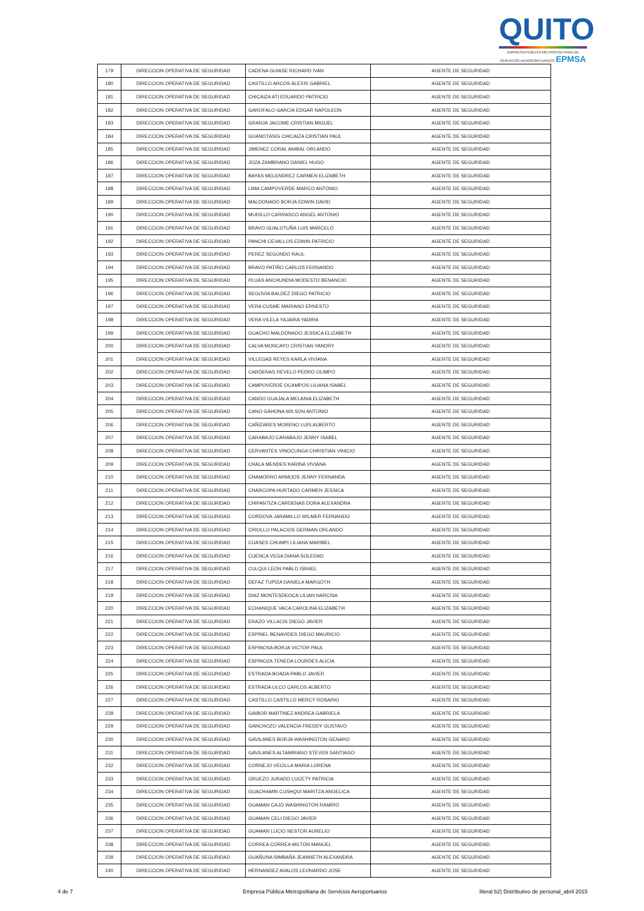QUITO
EMPRESA PÚBLICA METROPOLITANA DE SERVICIOS AEROPORTUARIOS EPMSA
| 179 | DIRECCION OPERATIVA DE SEGURIDAD | CADENA GUIASE RICHARD IVAN | AGENTE DE SEGURIDAD |
| 180 | DIRECCION OPERATIVA DE SEGURIDAD | CASTILLO ARCOS ALEXIS GABRIEL | AGENTE DE SEGURIDAD |
| 181 | DIRECCION OPERATIVA DE SEGURIDAD | CHICAIZA ATI EDUARDO PATRICIO | AGENTE DE SEGURIDAD |
| 182 | DIRECCION OPERATIVA DE SEGURIDAD | GAROFALO GARCIA EDGAR NAPOLEON | AGENTE DE SEGURIDAD |
| 183 | DIRECCION OPERATIVA DE SEGURIDAD | GRANJA JACOME CRISTIAN MIGUEL | AGENTE DE SEGURIDAD |
| 184 | DIRECCION OPERATIVA DE SEGURIDAD | GUANOTASIG CHICAIZA CRISTIAN PAUL | AGENTE DE SEGURIDAD |
| 185 | DIRECCION OPERATIVA DE SEGURIDAD | JIMENEZ CORAL ANIBAL ORLANDO | AGENTE DE SEGURIDAD |
| 186 | DIRECCION OPERATIVA DE SEGURIDAD | JOZA ZAMBRANO DANIEL HUGO | AGENTE DE SEGURIDAD |
| 187 | DIRECCION OPERATIVA DE SEGURIDAD | BAYAS MELENDREZ CARMEN ELIZABETH | AGENTE DE SEGURIDAD |
| 188 | DIRECCION OPERATIVA DE SEGURIDAD | LIMA CAMPOVERDE MARCO ANTONIO | AGENTE DE SEGURIDAD |
| 189 | DIRECCION OPERATIVA DE SEGURIDAD | MALDONADO BORJA EDWIN DAVID | AGENTE DE SEGURIDAD |
| 190 | DIRECCION OPERATIVA DE SEGURIDAD | MURILLO CARRASCO ANGEL ANTONIO | AGENTE DE SEGURIDAD |
| 191 | DIRECCION OPERATIVA DE SEGURIDAD | BRAVO GUALOTUÑA LUIS MARCELO | AGENTE DE SEGURIDAD |
| 192 | DIRECCION OPERATIVA DE SEGURIDAD | PANCHI CEVALLOS EDWIN PATRICIO | AGENTE DE SEGURIDAD |
| 193 | DIRECCION OPERATIVA DE SEGURIDAD | PEREZ SEGUNDO RAUL | AGENTE DE SEGURIDAD |
| 194 | DIRECCION OPERATIVA DE SEGURIDAD | BRAVO PATIÑO CARLOS FERNANDO | AGENTE DE SEGURIDAD |
| 195 | DIRECCION OPERATIVA DE SEGURIDAD | PLUAS ANCHUNDIA MODESTO BENANCIO | AGENTE DE SEGURIDAD |
| 196 | DIRECCION OPERATIVA DE SEGURIDAD | SEGOVIA BALDEZ DIEGO PATRICIO | AGENTE DE SEGURIDAD |
| 197 | DIRECCION OPERATIVA DE SEGURIDAD | VERA CUSME MARIANO ERNESTO | AGENTE DE SEGURIDAD |
| 198 | DIRECCION OPERATIVA DE SEGURIDAD | VERA VILELA YAJAIRA YADIRA | AGENTE DE SEGURIDAD |
| 199 | DIRECCION OPERATIVA DE SEGURIDAD | GUACHO MALDONADO JESSICA ELIZABETH | AGENTE DE SEGURIDAD |
| 200 | DIRECCION OPERATIVA DE SEGURIDAD | CALVA MONCAYO CRISTIAN YANDRY | AGENTE DE SEGURIDAD |
| 201 | DIRECCION OPERATIVA DE SEGURIDAD | VILLEGAS REYES KARLA VIVIANA | AGENTE DE SEGURIDAD |
| 202 | DIRECCION OPERATIVA DE SEGURIDAD | CARDENAS REVELO PEDRO OLIMPO | AGENTE DE SEGURIDAD |
| 203 | DIRECCION OPERATIVA DE SEGURIDAD | CAMPOVERDE OCAMPOS LILIANA ISABEL | AGENTE DE SEGURIDAD |
| 204 | DIRECCION OPERATIVA DE SEGURIDAD | CANDO GUAJALA MELANIA ELIZABETH | AGENTE DE SEGURIDAD |
| 205 | DIRECCION OPERATIVA DE SEGURIDAD | CANO GAHONA WILSON ANTONIO | AGENTE DE SEGURIDAD |
| 206 | DIRECCION OPERATIVA DE SEGURIDAD | CAÑIZARES MORENO LUIS ALBERTO | AGENTE DE SEGURIDAD |
| 207 | DIRECCION OPERATIVA DE SEGURIDAD | CARABAJO CARABAJO JENNY ISABEL | AGENTE DE SEGURIDAD |
| 208 | DIRECCION OPERATIVA DE SEGURIDAD | CERVANTES VINOCUNGA CHRISTIAN VINICIO | AGENTE DE SEGURIDAD |
| 209 | DIRECCION OPERATIVA DE SEGURIDAD | CHALA MENDES KARINA VIVIANA | AGENTE DE SEGURIDAD |
| 210 | DIRECCION OPERATIVA DE SEGURIDAD | CHAMORRO ARMIJOS JENNY FERNANDA | AGENTE DE SEGURIDAD |
| 211 | DIRECCION OPERATIVA DE SEGURIDAD | CHARCOPA HURTADO CARMEN JESSICA | AGENTE DE SEGURIDAD |
| 212 | DIRECCION OPERATIVA DE SEGURIDAD | CHIPANTIZA CARDENAS DORA ALEXANDRA | AGENTE DE SEGURIDAD |
| 213 | DIRECCION OPERATIVA DE SEGURIDAD | CORDOVA JARAMILLO WILMER FERNANDO | AGENTE DE SEGURIDAD |
| 214 | DIRECCION OPERATIVA DE SEGURIDAD | CRIOLLO PALACIOS GERMAN ORLANDO | AGENTE DE SEGURIDAD |
| 215 | DIRECCION OPERATIVA DE SEGURIDAD | CUASES CHUMPI LILIANA MARIBEL | AGENTE DE SEGURIDAD |
| 216 | DIRECCION OPERATIVA DE SEGURIDAD | CUENCA VEGA DIANA SOLEDAD | AGENTE DE SEGURIDAD |
| 217 | DIRECCION OPERATIVA DE SEGURIDAD | CULQUI LEON PABLO ISRAEL | AGENTE DE SEGURIDAD |
| 218 | DIRECCION OPERATIVA DE SEGURIDAD | DEFAZ TUPIZA DANIELA MARGOTH | AGENTE DE SEGURIDAD |
| 219 | DIRECCION OPERATIVA DE SEGURIDAD | DIAZ MONTESDEOCA LILIAN NARCISA | AGENTE DE SEGURIDAD |
| 220 | DIRECCION OPERATIVA DE SEGURIDAD | ECHANIQUE VACA CAROLINA ELIZABETH | AGENTE DE SEGURIDAD |
| 221 | DIRECCION OPERATIVA DE SEGURIDAD | ERAZO VILLACIS DIEGO JAVIER | AGENTE DE SEGURIDAD |
| 222 | DIRECCION OPERATIVA DE SEGURIDAD | ESPINEL BENAVIDES DIEGO MAURICIO | AGENTE DE SEGURIDAD |
| 223 | DIRECCION OPERATIVA DE SEGURIDAD | ESPINOSA BORJA VICTOR PAUL | AGENTE DE SEGURIDAD |
| 224 | DIRECCION OPERATIVA DE SEGURIDAD | ESPINOZA TENEDA LOURDES ALICIA | AGENTE DE SEGURIDAD |
| 225 | DIRECCION OPERATIVA DE SEGURIDAD | ESTRADA BOADA PABLO JAVIER | AGENTE DE SEGURIDAD |
| 226 | DIRECCION OPERATIVA DE SEGURIDAD | ESTRADA ULCO CARLOS ALBERTO | AGENTE DE SEGURIDAD |
| 227 | DIRECCION OPERATIVA DE SEGURIDAD | CASTILLO CASTILLO MERCY ROSARIO | AGENTE DE SEGURIDAD |
| 228 | DIRECCION OPERATIVA DE SEGURIDAD | GAIBOR MARTINEZ ANDREA GABRIELA | AGENTE DE SEGURIDAD |
| 229 | DIRECCION OPERATIVA DE SEGURIDAD | GANCHOZO VALENCIA FREDDY GUSTAVO | AGENTE DE SEGURIDAD |
| 230 | DIRECCION OPERATIVA DE SEGURIDAD | GAVILANES BORJA WASHINGTON GENARO | AGENTE DE SEGURIDAD |
| 231 | DIRECCION OPERATIVA DE SEGURIDAD | GAVILANES ALTAMIRANO STEVEN SANTIAGO | AGENTE DE SEGURIDAD |
| 232 | DIRECCION OPERATIVA DE SEGURIDAD | CORNEJO VECILLA MARIA LORENA | AGENTE DE SEGURIDAD |
| 233 | DIRECCION OPERATIVA DE SEGURIDAD | GRUEZO JURADO LUCETY PATRICIA | AGENTE DE SEGURIDAD |
| 234 | DIRECCION OPERATIVA DE SEGURIDAD | GUACHAMIN CUSHQUI MARITZA ANGELICA | AGENTE DE SEGURIDAD |
| 235 | DIRECCION OPERATIVA DE SEGURIDAD | GUAMAN CAJO WASHINGTON RAMIRO | AGENTE DE SEGURIDAD |
| 236 | DIRECCION OPERATIVA DE SEGURIDAD | GUAMAN CELI DIEGO JAVIER | AGENTE DE SEGURIDAD |
| 237 | DIRECCION OPERATIVA DE SEGURIDAD | GUAMAN LUCIO NESTOR AURELIO | AGENTE DE SEGURIDAD |
| 238 | DIRECCION OPERATIVA DE SEGURIDAD | CORREA CORREA MILTON MANUEL | AGENTE DE SEGURIDAD |
| 239 | DIRECCION OPERATIVA DE SEGURIDAD | GUAÑUNA SIMBAÑA JEANNETH ALEXANDRA | AGENTE DE SEGURIDAD |
| 240 | DIRECCION OPERATIVA DE SEGURIDAD | HERNANDEZ AVALOS LEONARDO JOSE | AGENTE DE SEGURIDAD |
4 de 7 Empresa Pública Metropolitana de Servicios Aeroportuarios literal b2) Distributivo de personal_abril 2015